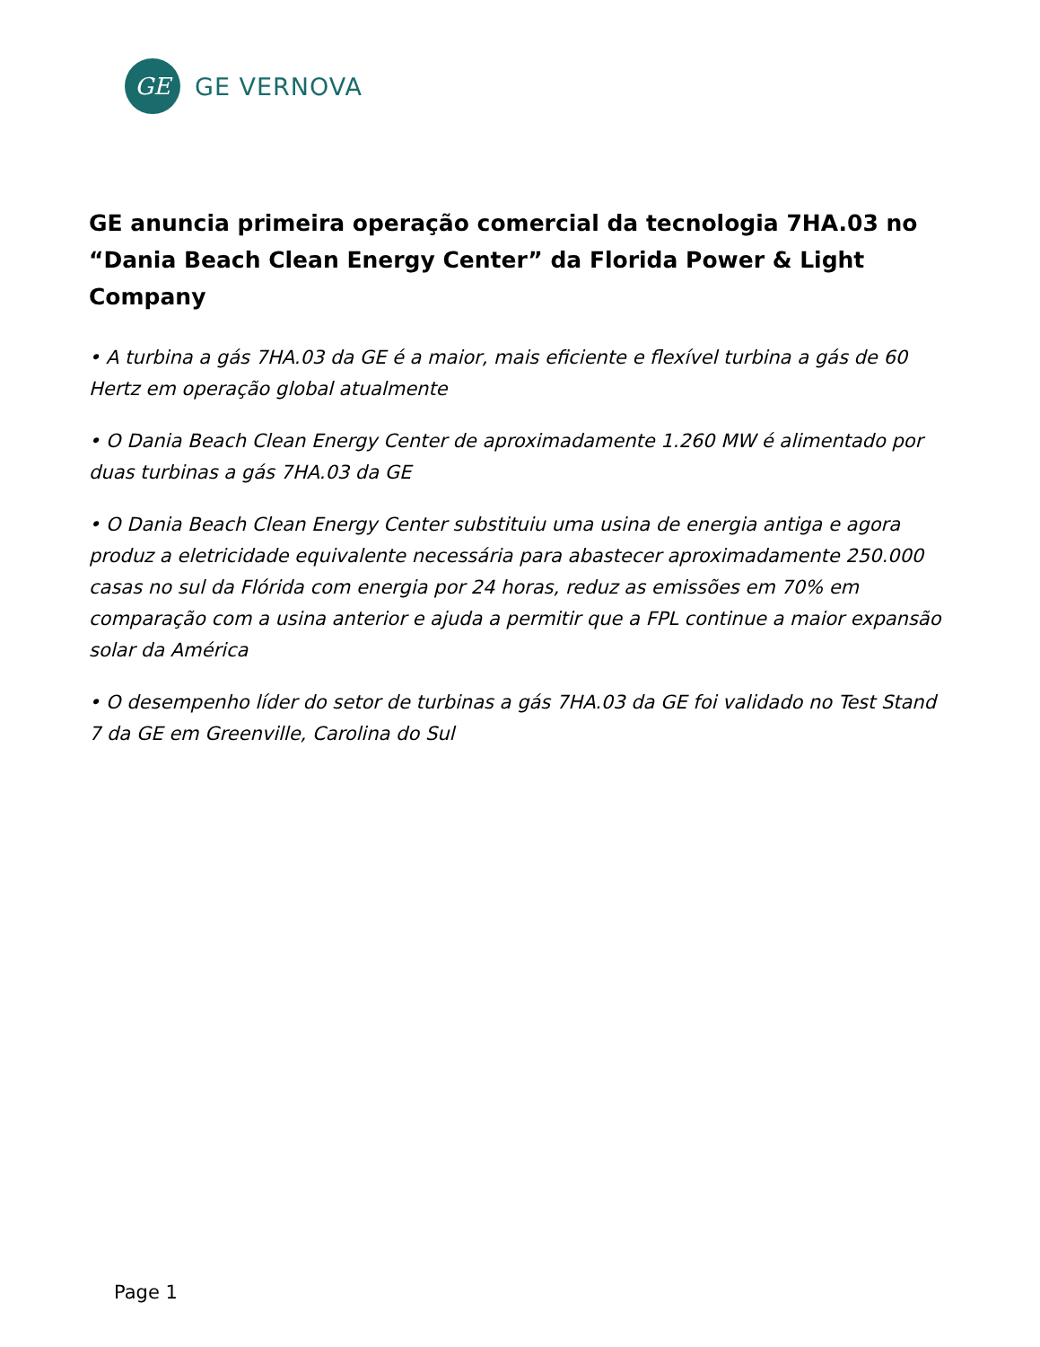GE
GE VERNOVA
GE anuncia primeira operação comercial da tecnologia 7HA.03 no “Dania Beach Clean Energy Center” da Florida Power & Light Company
• A turbina a gás 7HA.03 da GE é a maior, mais eficiente e flexível turbina a gás de 60 Hertz em operação global atualmente
• O Dania Beach Clean Energy Center de aproximadamente 1.260 MW é alimentado por duas turbinas a gás 7HA.03 da GE
• O Dania Beach Clean Energy Center substituiu uma usina de energia antiga e agora produz a eletricidade equivalente necessária para abastecer aproximadamente 250.000 casas no sul da Flórida com energia por 24 horas, reduz as emissões em 70% em comparação com a usina anterior e ajuda a permitir que a FPL continue a maior expansão solar da América
• O desempenho líder do setor de turbinas a gás 7HA.03 da GE foi validado no Test Stand 7 da GE em Greenville, Carolina do Sul
Page 1